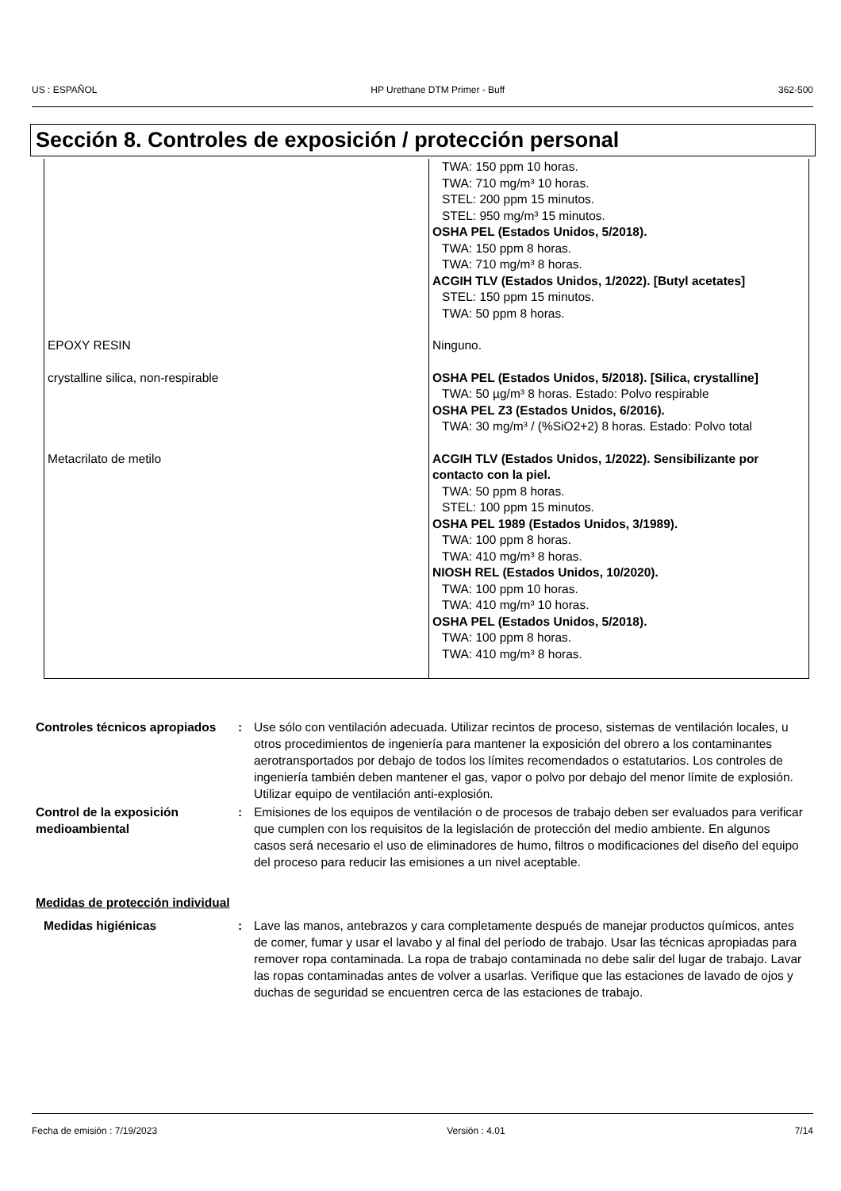US : ESPAÑOL HP Urethane DTM Primer - Buff 362-500
Sección 8. Controles de exposición / protección personal
| | TWA: 150 ppm 10 horas. TWA: 710 mg/m³ 10 horas. STEL: 200 ppm 15 minutos. STEL: 950 mg/m³ 15 minutos. OSHA PEL (Estados Unidos, 5/2018). TWA: 150 ppm 8 horas. TWA: 710 mg/m³ 8 horas. ACGIH TLV (Estados Unidos, 1/2022). [Butyl acetates] STEL: 150 ppm 15 minutos. TWA: 50 ppm 8 horas. |
| EPOXY RESIN | Ninguno. |
| crystalline silica, non-respirable | OSHA PEL (Estados Unidos, 5/2018). [Silica, crystalline] TWA: 50 µg/m³ 8 horas. Estado: Polvo respirable OSHA PEL Z3 (Estados Unidos, 6/2016). TWA: 30 mg/m³ / (%SiO2+2) 8 horas. Estado: Polvo total |
| Metacrilato de metilo | ACGIH TLV (Estados Unidos, 1/2022). Sensibilizante por contacto con la piel. TWA: 50 ppm 8 horas. STEL: 100 ppm 15 minutos. OSHA PEL 1989 (Estados Unidos, 3/1989). TWA: 100 ppm 8 horas. TWA: 410 mg/m³ 8 horas. NIOSH REL (Estados Unidos, 10/2020). TWA: 100 ppm 10 horas. TWA: 410 mg/m³ 10 horas. OSHA PEL (Estados Unidos, 5/2018). TWA: 100 ppm 8 horas. TWA: 410 mg/m³ 8 horas. |
Controles técnicos apropiados
: Use sólo con ventilación adecuada. Utilizar recintos de proceso, sistemas de ventilación locales, u otros procedimientos de ingeniería para mantener la exposición del obrero a los contaminantes aerotransportados por debajo de todos los límites recomendados o estatutarios. Los controles de ingeniería también deben mantener el gas, vapor o polvo por debajo del menor límite de explosión. Utilizar equipo de ventilación anti-explosión.
Control de la exposición medioambiental
: Emisiones de los equipos de ventilación o de procesos de trabajo deben ser evaluados para verificar que cumplen con los requisitos de la legislación de protección del medio ambiente. En algunos casos será necesario el uso de eliminadores de humo, filtros o modificaciones del diseño del equipo del proceso para reducir las emisiones a un nivel aceptable.
Medidas de protección individual
Medidas higiénicas : Lave las manos, antebrazos y cara completamente después de manejar productos químicos, antes de comer, fumar y usar el lavabo y al final del período de trabajo. Usar las técnicas apropiadas para remover ropa contaminada. La ropa de trabajo contaminada no debe salir del lugar de trabajo. Lavar las ropas contaminadas antes de volver a usarlas. Verifique que las estaciones de lavado de ojos y duchas de seguridad se encuentren cerca de las estaciones de trabajo.
Fecha de emisión : 7/19/2023 Versión : 4.01 7/14